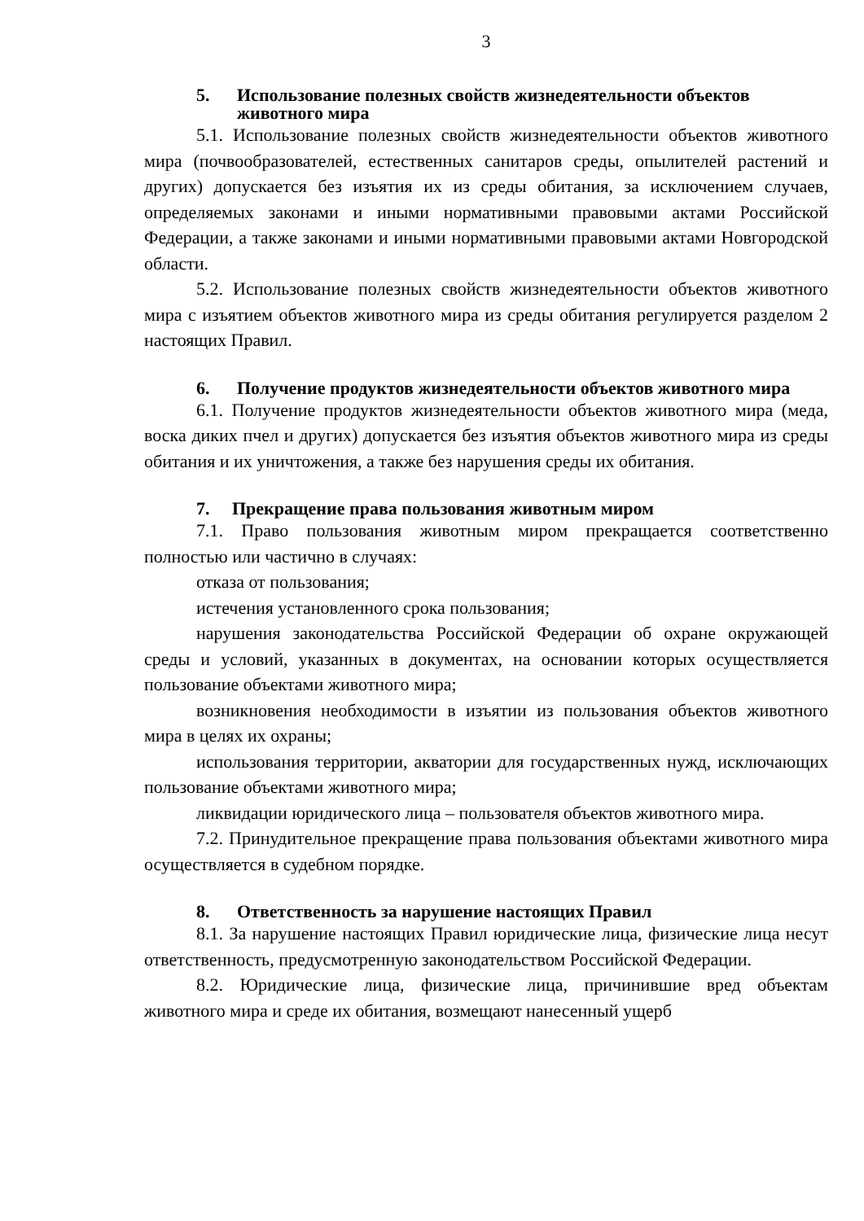3
5. Использование полезных свойств жизнедеятельности объектов животного мира
5.1. Использование полезных свойств жизнедеятельности объектов животного мира (почвообразователей, естественных санитаров среды, опылителей растений и других) допускается без изъятия их из среды обитания, за исключением случаев, определяемых законами и иными нормативными правовыми актами Российской Федерации, а также законами и иными нормативными правовыми актами Новгородской области.
5.2. Использование полезных свойств жизнедеятельности объектов животного мира с изъятием объектов животного мира из среды обитания регулируется разделом 2 настоящих Правил.
6. Получение продуктов жизнедеятельности объектов животного мира
6.1. Получение продуктов жизнедеятельности объектов животного мира (меда, воска диких пчел и других) допускается без изъятия объектов животного мира из среды обитания и их уничтожения, а также без нарушения среды их обитания.
7. Прекращение права пользования животным миром
7.1. Право пользования животным миром прекращается соответственно полностью или частично в случаях:
отказа от пользования;
истечения установленного срока пользования;
нарушения законодательства Российской Федерации об охране окружающей среды и условий, указанных в документах, на основании которых осуществляется пользование объектами животного мира;
возникновения необходимости в изъятии из пользования объектов животного мира в целях их охраны;
использования территории, акватории для государственных нужд, исключающих пользование объектами животного мира;
ликвидации юридического лица – пользователя объектов животного мира.
7.2. Принудительное прекращение права пользования объектами животного мира осуществляется в судебном порядке.
8. Ответственность за нарушение настоящих Правил
8.1. За нарушение настоящих Правил юридические лица, физические лица несут ответственность, предусмотренную законодательством Российской Федерации.
8.2. Юридические лица, физические лица, причинившие вред объектам животного мира и среде их обитания, возмещают нанесенный ущерб